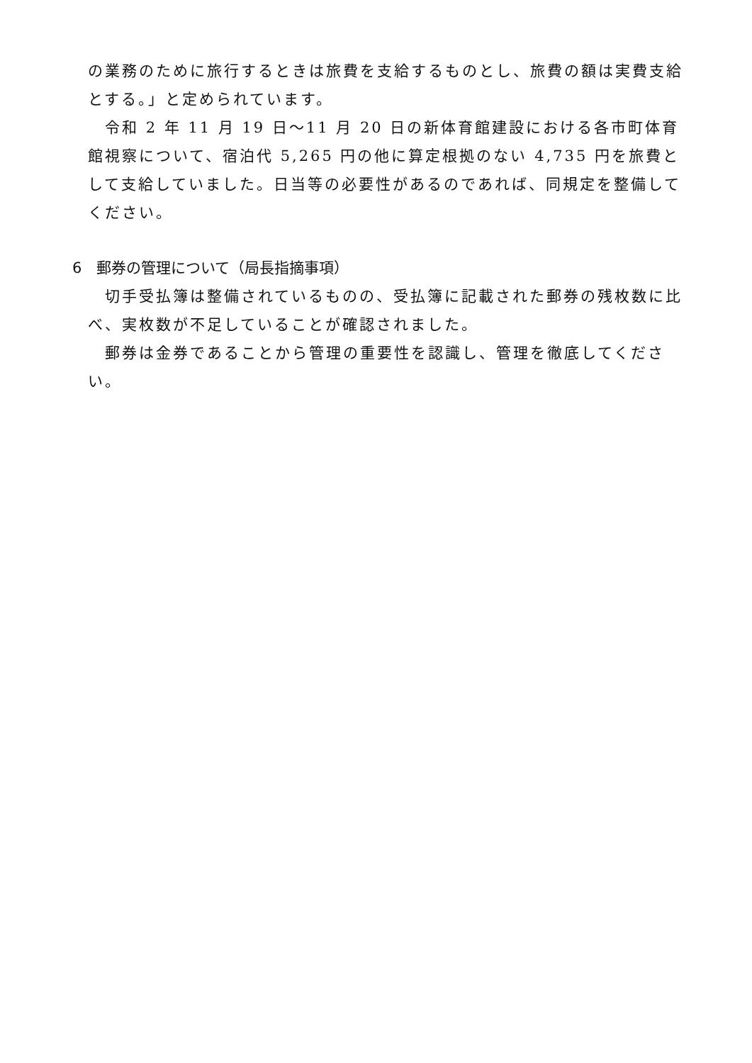の業務のために旅行するときは旅費を支給するものとし、旅費の額は実費支給とする。」と定められています。
令和 2 年 11 月 19 日～11 月 20 日の新体育館建設における各市町体育館視察について、宿泊代 5,265 円の他に算定根拠のない 4,735 円を旅費として支給していました。日当等の必要性があるのであれば、同規定を整備してください。
6　郵券の管理について（局長指摘事項）
切手受払簿は整備されているものの、受払簿に記載された郵券の残枚数に比べ、実枚数が不足していることが確認されました。
郵券は金券であることから管理の重要性を認識し、管理を徹底してください。